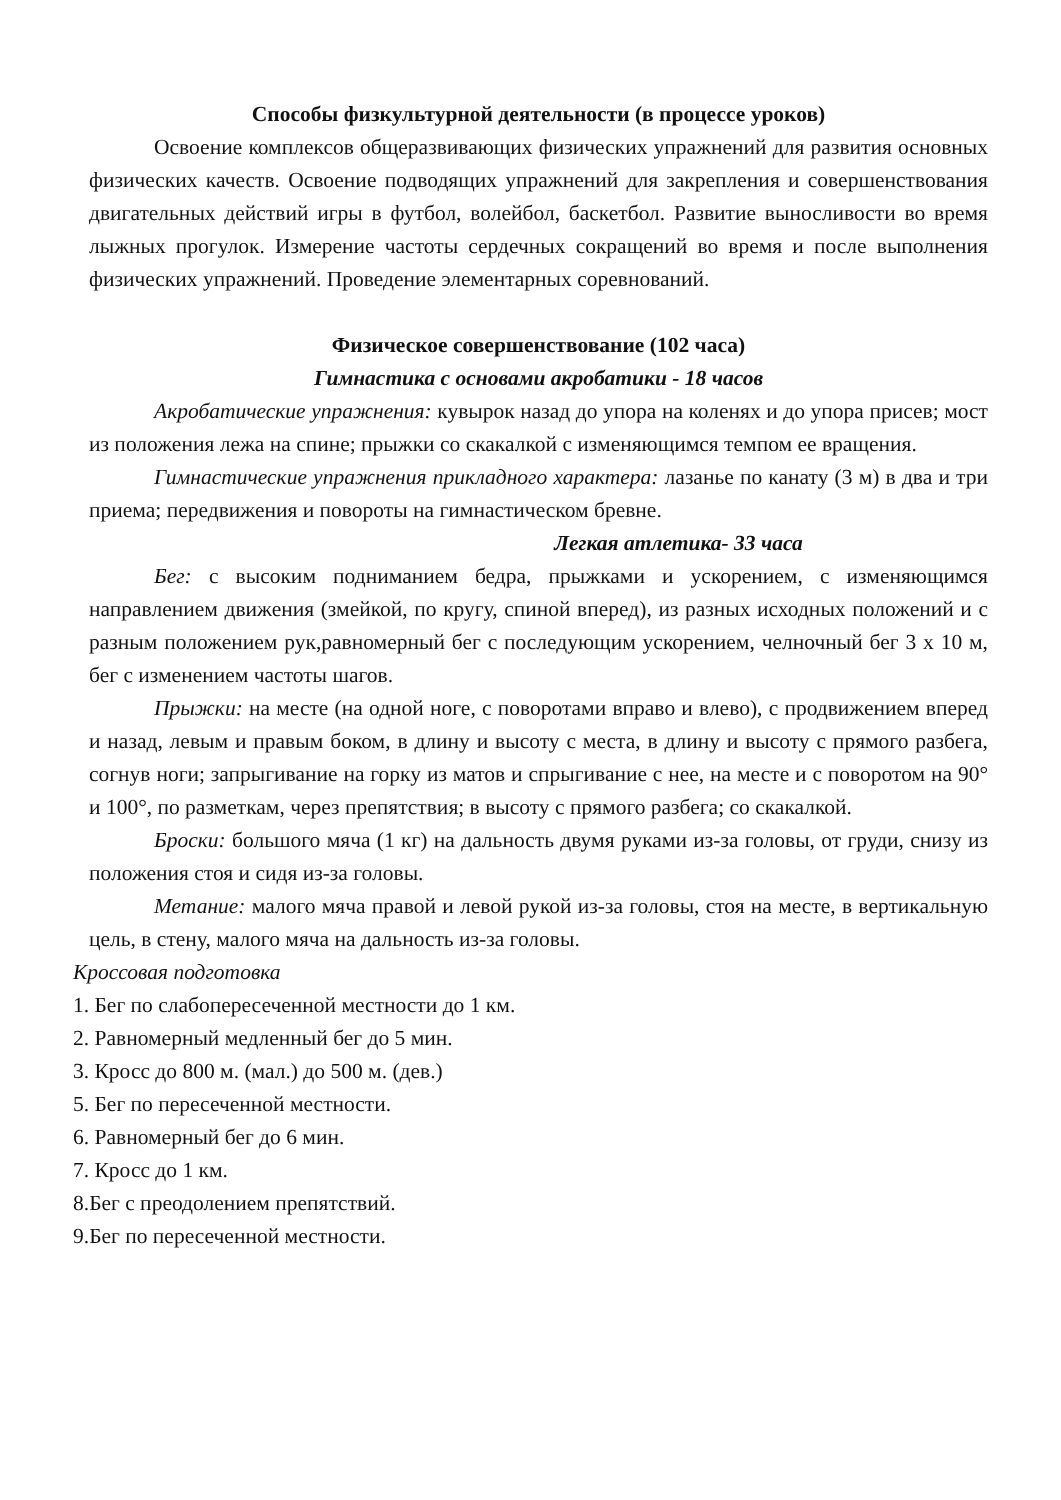Способы физкультурной деятельности (в процессе уроков)
Освоение комплексов общеразвивающих физических упражнений для развития основных физических качеств. Освоение подводящих упражнений для закрепления и совершенствования двигательных действий игры в футбол, волейбол, баскетбол. Развитие выносливости во время лыжных прогулок. Измерение частоты сердечных сокращений во время и после выполнения физических упражнений. Проведение элементарных соревнований.
Физическое совершенствование (102 часа)
Гимнастика с основами акробатики - 18 часов
Акробатические упражнения: кувырок назад до упора на коленях и до упора присев; мост из положения лежа на спине; прыжки со скакалкой с изменяющимся темпом ее вращения.
Гимнастические упражнения прикладного характера: лазанье по канату (3 м) в два и три приема; передвижения и повороты на гимнастическом бревне.
Легкая атлетика- 33 часа
Бег: с высоким подниманием бедра, прыжками и ускорением, с изменяющимся направлением движения (змейкой, по кругу, спиной вперед), из разных исходных положений и с разным положением рук,равномерный бег с последующим ускорением, челночный бег 3 х 10 м, бег с изменением частоты шагов.
Прыжки: на месте (на одной ноге, с поворотами вправо и влево), с продвижением вперед и назад, левым и правым боком, в длину и высоту с места, в длину и высоту с прямого разбега, согнув ноги; запрыгивание на горку из матов и спрыгивание с нее, на месте и с поворотом на 90° и 100°, по разметкам, через препятствия; в высоту с прямого разбега; со скакалкой.
Броски: большого мяча (1 кг) на дальность двумя руками из-за головы, от груди, снизу из положения стоя и сидя из-за головы.
Метание: малого мяча правой и левой рукой из-за головы, стоя на месте, в вертикальную цель, в стену, малого мяча на дальность из-за головы.
Кроссовая подготовка
1. Бег по слабопересеченной местности до 1 км.
2. Равномерный медленный бег до 5 мин.
3. Кросс до 800 м. (мал.) до 500 м. (дев.)
5. Бег по пересеченной местности.
6. Равномерный бег до 6 мин.
7. Кросс до 1 км.
8.Бег с преодолением препятствий.
9.Бег по пересеченной местности.